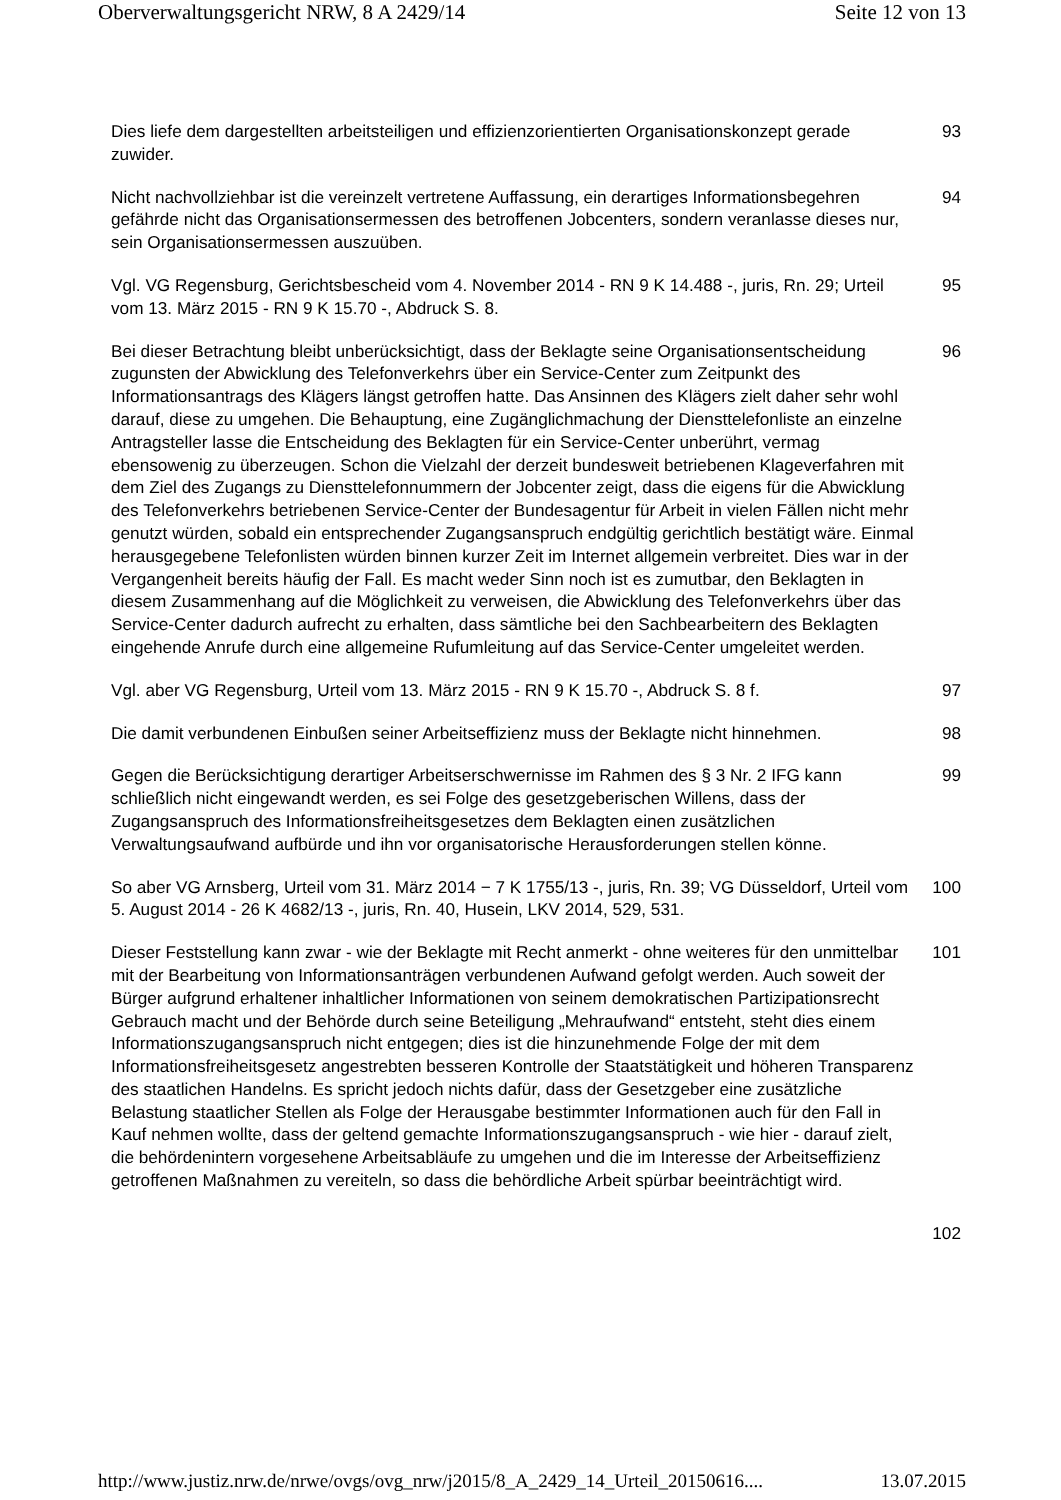Oberverwaltungsgericht NRW, 8 A 2429/14 Seite 12 von 13
Dies liefe dem dargestellten arbeitsteiligen und effizienzorientierten Organisationskonzept gerade zuwider.
93
Nicht nachvollziehbar ist die vereinzelt vertretene Auffassung, ein derartiges Informationsbegehren gefährde nicht das Organisationsermessen des betroffenen Jobcenters, sondern veranlasse dieses nur, sein Organisationsermessen auszuüben.
94
Vgl. VG Regensburg, Gerichtsbescheid vom 4. November 2014 - RN 9 K 14.488 -, juris, Rn. 29; Urteil vom 13. März 2015 - RN 9 K 15.70 -, Abdruck S. 8.
95
Bei dieser Betrachtung bleibt unberücksichtigt, dass der Beklagte seine Organisationsentscheidung zugunsten der Abwicklung des Telefonverkehrs über ein Service-Center zum Zeitpunkt des Informationsantrags des Klägers längst getroffen hatte. Das Ansinnen des Klägers zielt daher sehr wohl darauf, diese zu umgehen. Die Behauptung, eine Zugänglichmachung der Diensttelefonliste an einzelne Antragsteller lasse die Entscheidung des Beklagten für ein Service-Center unberührt, vermag ebensowenig zu überzeugen. Schon die Vielzahl der derzeit bundesweit betriebenen Klageverfahren mit dem Ziel des Zugangs zu Diensttelefonnummern der Jobcenter zeigt, dass die eigens für die Abwicklung des Telefonverkehrs betriebenen Service-Center der Bundesagentur für Arbeit in vielen Fällen nicht mehr genutzt würden, sobald ein entsprechender Zugangsanspruch endgültig gerichtlich bestätigt wäre. Einmal herausgegebene Telefonlisten würden binnen kurzer Zeit im Internet allgemein verbreitet. Dies war in der Vergangenheit bereits häufig der Fall. Es macht weder Sinn noch ist es zumutbar, den Beklagten in diesem Zusammenhang auf die Möglichkeit zu verweisen, die Abwicklung des Telefonverkehrs über das Service-Center dadurch aufrecht zu erhalten, dass sämtliche bei den Sachbearbeitern des Beklagten eingehende Anrufe durch eine allgemeine Rufumleitung auf das Service-Center umgeleitet werden.
96
Vgl. aber VG Regensburg, Urteil vom 13. März 2015 - RN 9 K 15.70 -, Abdruck S. 8 f.
97
Die damit verbundenen Einbußen seiner Arbeitseffizienz muss der Beklagte nicht hinnehmen.
98
Gegen die Berücksichtigung derartiger Arbeitserschwernisse im Rahmen des § 3 Nr. 2 IFG kann schließlich nicht eingewandt werden, es sei Folge des gesetzgeberischen Willens, dass der Zugangsanspruch des Informationsfreiheitsgesetzes dem Beklagten einen zusätzlichen Verwaltungsaufwand aufbürde und ihn vor organisatorische Herausforderungen stellen könne.
99
So aber VG Arnsberg, Urteil vom 31. März 2014 − 7 K 1755/13 -, juris, Rn. 39; VG Düsseldorf, Urteil vom 5. August 2014 - 26 K 4682/13 -, juris, Rn. 40, Husein, LKV 2014, 529, 531.
100
Dieser Feststellung kann zwar - wie der Beklagte mit Recht anmerkt - ohne weiteres für den unmittelbar mit der Bearbeitung von Informationsanträgen verbundenen Aufwand gefolgt werden. Auch soweit der Bürger aufgrund erhaltener inhaltlicher Informationen von seinem demokratischen Partizipationsrecht Gebrauch macht und der Behörde durch seine Beteiligung „Mehraufwand“ entsteht, steht dies einem Informationszugangsanspruch nicht entgegen; dies ist die hinzunehmende Folge der mit dem Informationsfreiheitsgesetz angestrebten besseren Kontrolle der Staatstätigkeit und höheren Transparenz des staatlichen Handelns. Es spricht jedoch nichts dafür, dass der Gesetzgeber eine zusätzliche Belastung staatlicher Stellen als Folge der Herausgabe bestimmter Informationen auch für den Fall in Kauf nehmen wollte, dass der geltend gemachte Informationszugangsanspruch - wie hier - darauf zielt, die behördenintern vorgesehene Arbeitsabläufe zu umgehen und die im Interesse der Arbeitseffizienz getroffenen Maßnahmen zu vereiteln, so dass die behördliche Arbeit spürbar beeinträchtigt wird.
101
102
http://www.justiz.nrw.de/nrwe/ovgs/ovg_nrw/j2015/8_A_2429_14_Urteil_20150616.... 13.07.2015